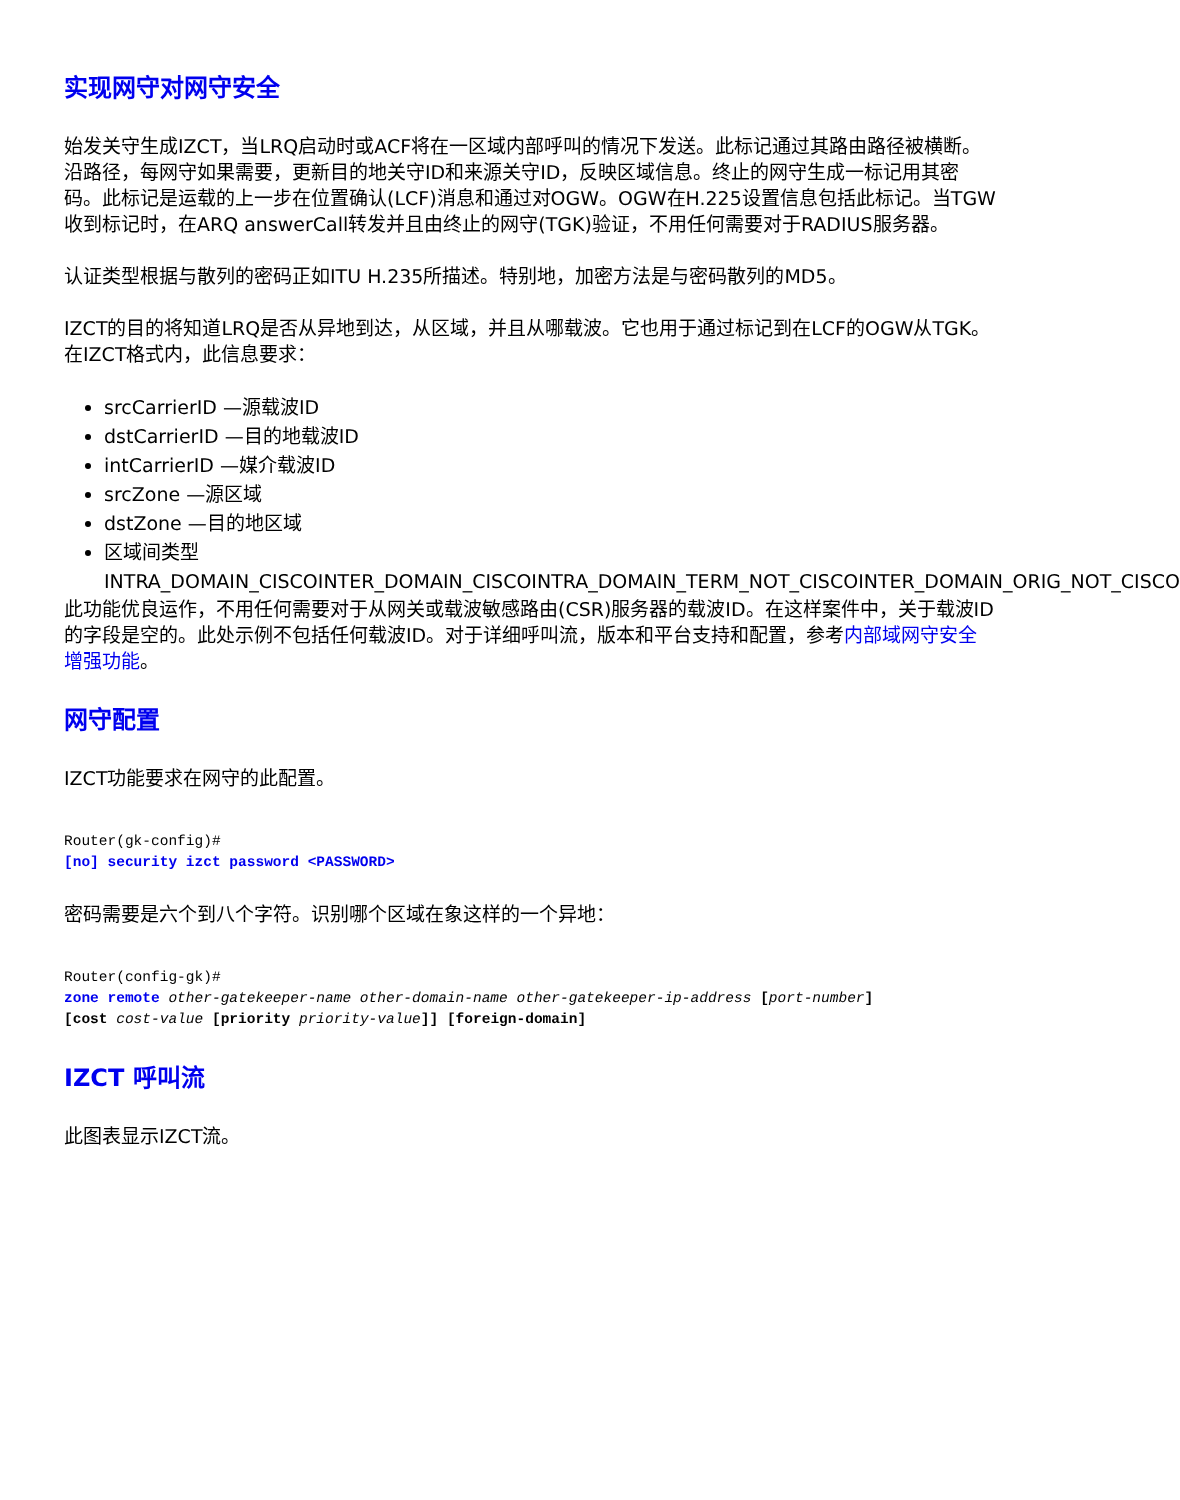实现网守对网守安全
始发关守生成IZCT，当LRQ启动时或ACF将在一区域内部呼叫的情况下发送。此标记通过其路由路径被横断。沿路径，每网守如果需要，更新目的地关守ID和来源关守ID，反映区域信息。终止的网守生成一标记用其密码。此标记是运载的上一步在位置确认(LCF)消息和通过对OGW。OGW在H.225设置信息包括此标记。当TGW收到标记时，在ARQ answerCall转发并且由终止的网守(TGK)验证，不用任何需要对于RADIUS服务器。
认证类型根据与散列的密码正如ITU H.235所描述。特别地，加密方法是与密码散列的MD5。
IZCT的目的将知道LRQ是否从异地到达，从区域，并且从哪载波。它也用于通过标记到在LCF的OGW从TGK。在IZCT格式内，此信息要求：
srcCarrierID —源载波ID
dstCarrierID —目的地载波ID
intCarrierID —媒介载波ID
srcZone —源区域
dstZone —目的地区域
区域间类型 INTRA_DOMAIN_CISCOINTER_DOMAIN_CISCOINTRA_DOMAIN_TERM_NOT_CISCOINTER_DOMAIN_ORIG_NOT_CISCO
此功能优良运作，不用任何需要对于从网关或载波敏感路由(CSR)服务器的载波ID。在这样案件中，关于载波ID的字段是空的。此处示例不包括任何载波ID。对于详细呼叫流，版本和平台支持和配置，参考内部域网守安全增强功能。
网守配置
IZCT功能要求在网守的此配置。
Router(gk-config)#
[no] security izct password <PASSWORD>
密码需要是六个到八个字符。识别哪个区域在象这样的一个异地：
Router(config-gk)#
zone remote other-gatekeeper-name other-domain-name other-gatekeeper-ip-address [port-number]
[cost cost-value [priority priority-value]] [foreign-domain]
IZCT 呼叫流
此图表显示IZCT流。